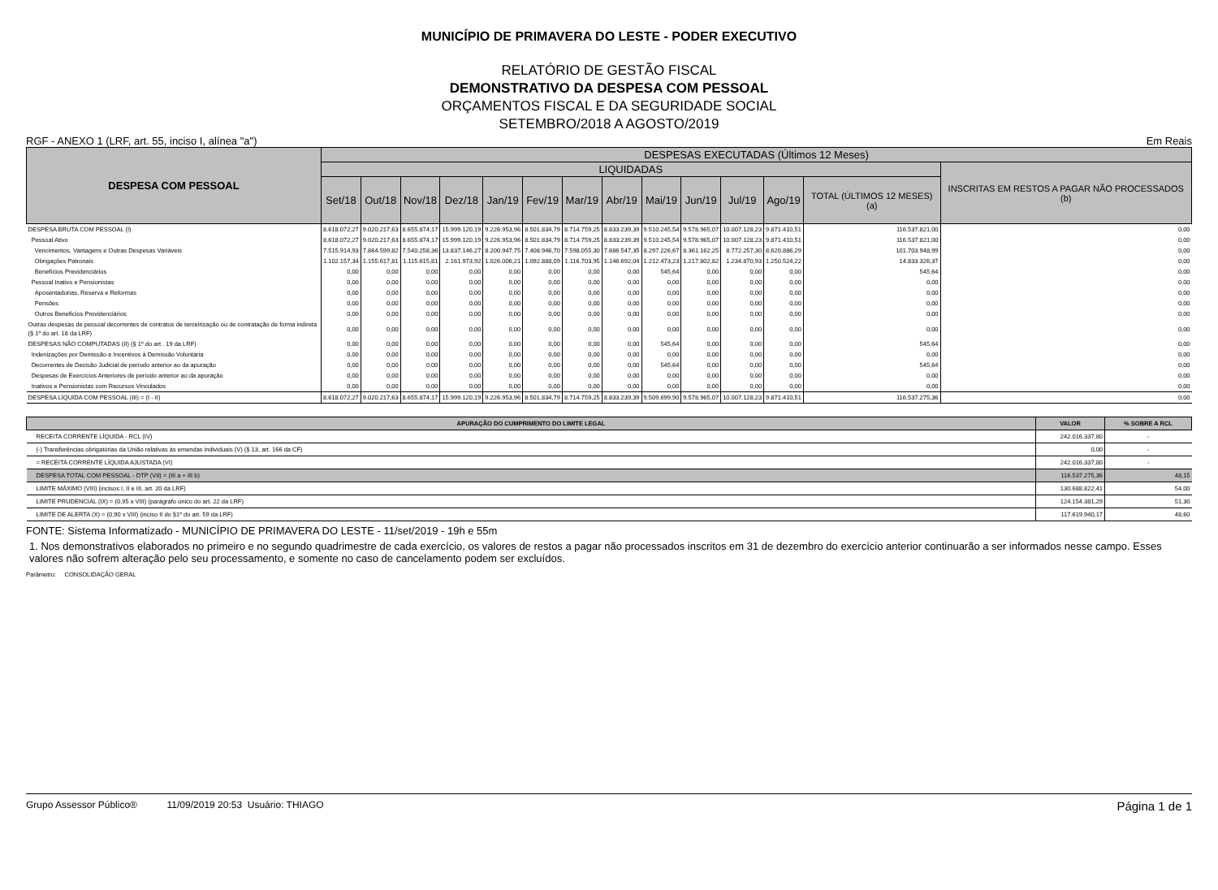MUNICÍPIO DE PRIMAVERA DO LESTE - PODER EXECUTIVO
RELATÓRIO DE GESTÃO FISCAL
DEMONSTRATIVO DA DESPESA COM PESSOAL
ORÇAMENTOS FISCAL E DA SEGURIDADE SOCIAL
SETEMBRO/2018 A AGOSTO/2019
RGF - ANEXO 1 (LRF, art. 55, inciso I, alínea "a") Em Reais
| DESPESA COM PESSOAL | DESPESAS EXECUTADAS (Últimos 12 Meses) | | | | | | | | | | | | | |
| --- | --- | --- | --- | --- | --- | --- | --- | --- | --- | --- | --- | --- | --- | --- |
| | LIQUIDADAS | | | | | | | | | | | | | INSCRITAS EM RESTOS A PAGAR NÃO PROCESSADOS (b) |
| | Set/18 | Out/18 | Nov/18 | Dez/18 | Jan/19 | Fev/19 | Mar/19 | Abr/19 | Mai/19 | Jun/19 | Jul/19 | Ago/19 | TOTAL (ÚLTIMOS 12 MESES) (a) | |
| DESPESA BRUTA COM PESSOAL (I) | 8.618.072,27 | 9.020.217,63 | 8.655.874,17 | 15.999.120,19 | 9.226.953,96 | 8.501.834,79 | 8.714.759,25 | 8.833.239,39 | 9.510.245,54 | 9.578.965,07 | 10.007.128,23 | 9.871.410,51 | 116.537.821,00 | 0,00 |
| Pessoal Ativo | 8.618.072,27 | 9.020.217,63 | 8.655.874,17 | 15.999.120,19 | 9.226.953,96 | 8.501.834,79 | 8.714.759,25 | 8.833.239,39 | 9.510.245,54 | 9.578.965,07 | 10.007.128,23 | 9.871.410,51 | 116.537.821,00 | 0,00 |
| Vencimentos, Vantagens e Outras Despesas Variáveis | 7.515.914,93 | 7.864.599,82 | 7.540.258,36 | 13.837.146,27 | 8.200.947,75 | 7.408.946,70 | 7.598.055,30 | 7.686.547,35 | 8.297.226,67 | 8.361.162,25 | 8.772.257,30 | 8.620.886,29 | 101.703.948,99 | 0,00 |
| Obrigações Patronais | 1.102.157,34 | 1.155.617,81 | 1.115.615,81 | 2.161.973,92 | 1.026.006,21 | 1.092.888,09 | 1.116.703,95 | 1.146.692,04 | 1.212.473,23 | 1.217.802,82 | 1.234.870,93 | 1.250.524,22 | 14.833.326,37 | 0,00 |
| Benefícios Previdenciários | 0,00 | 0,00 | 0,00 | 0,00 | 0,00 | 0,00 | 0,00 | 0,00 | 545,64 | 0,00 | 0,00 | 0,00 | 545,64 | 0,00 |
| Pessoal Inativo e Pensionistas | 0,00 | 0,00 | 0,00 | 0,00 | 0,00 | 0,00 | 0,00 | 0,00 | 0,00 | 0,00 | 0,00 | 0,00 | 0,00 | 0,00 |
| Aposentadorias, Reserva e Reformas | 0,00 | 0,00 | 0,00 | 0,00 | 0,00 | 0,00 | 0,00 | 0,00 | 0,00 | 0,00 | 0,00 | 0,00 | 0,00 | 0,00 |
| Pensões | 0,00 | 0,00 | 0,00 | 0,00 | 0,00 | 0,00 | 0,00 | 0,00 | 0,00 | 0,00 | 0,00 | 0,00 | 0,00 | 0,00 |
| Outros Benefícios Previdenciários | 0,00 | 0,00 | 0,00 | 0,00 | 0,00 | 0,00 | 0,00 | 0,00 | 0,00 | 0,00 | 0,00 | 0,00 | 0,00 | 0,00 |
| Outras despesas de pessoal decorrentes de contratos de terceirização ou de contratação de forma indireta (§ 1º do art. 18 da LRF) | 0,00 | 0,00 | 0,00 | 0,00 | 0,00 | 0,00 | 0,00 | 0,00 | 0,00 | 0,00 | 0,00 | 0,00 | 0,00 | 0,00 |
| DESPESAS NÃO COMPUTADAS (II) (§ 1º do art . 19 da LRF) | 0,00 | 0,00 | 0,00 | 0,00 | 0,00 | 0,00 | 0,00 | 0,00 | 545,64 | 0,00 | 0,00 | 0,00 | 545,64 | 0,00 |
| Indenizações por Demissão e Incentivos à Demissão Voluntária | 0,00 | 0,00 | 0,00 | 0,00 | 0,00 | 0,00 | 0,00 | 0,00 | 0,00 | 0,00 | 0,00 | 0,00 | 0,00 | 0,00 |
| Decorrentes de Decisão Judicial de período anterior ao da apuração | 0,00 | 0,00 | 0,00 | 0,00 | 0,00 | 0,00 | 0,00 | 0,00 | 545,64 | 0,00 | 0,00 | 0,00 | 545,64 | 0,00 |
| Despesas de Exercícios Anteriores de período anterior ao da apuração | 0,00 | 0,00 | 0,00 | 0,00 | 0,00 | 0,00 | 0,00 | 0,00 | 0,00 | 0,00 | 0,00 | 0,00 | 0,00 | 0,00 |
| Inativos e Pensionistas com Recursos Vinculados | 0,00 | 0,00 | 0,00 | 0,00 | 0,00 | 0,00 | 0,00 | 0,00 | 0,00 | 0,00 | 0,00 | 0,00 | 0,00 | 0,00 |
| DESPESA LÍQUIDA COM PESSOAL (III) = (I - II) | 8.618.072,27 | 9.020.217,63 | 8.655.874,17 | 15.999.120,19 | 9.226.953,96 | 8.501.834,79 | 8.714.759,25 | 8.833.239,39 | 9.509.699,90 | 9.578.965,07 | 10.007.128,23 | 9.871.410,51 | 116.537.275,36 | 0,00 |
| APURAÇÃO DO CUMPRIMENTO DO LIMITE LEGAL | VALOR | % SOBRE A RCL |
| --- | --- | --- |
| RECEITA CORRENTE LÍQUIDA - RCL (IV) | 242.016.337,80 | - |
| (-) Transferências obrigatórias da União relativas às emendas individuais (V) (§ 13, art. 166 da CF) | 0,00 | - |
| = RECEITA CORRENTE LÍQUIDA AJUSTADA (VI) | 242.016.337,80 | - |
| DESPESA TOTAL COM PESSOAL - DTP (VII) = (III a + III b) | 116.537.275,36 | 48,15 |
| LIMITE MÁXIMO (VIII) (incisos I, II e III, art. 20 da LRF) | 130.688.822,41 | 54,00 |
| LIMITE PRUDENCIAL (IX) = (0,95 x VIII) (parágrafo único do art. 22 da LRF) | 124.154.381,29 | 51,30 |
| LIMITE DE ALERTA (X) = (0,90 x VIII) (inciso II do §1º do art. 59 da LRF) | 117.619.940,17 | 48,60 |
FONTE: Sistema Informatizado - MUNICÍPIO DE PRIMAVERA DO LESTE - 11/set/2019 - 19h e 55m
1. Nos demonstrativos elaborados no primeiro e no segundo quadrimestre de cada exercício, os valores de restos a pagar não processados inscritos em 31 de dezembro do exercício anterior continuarão a ser informados nesse campo. Esses valores não sofrem alteração pelo seu processamento, e somente no caso de cancelamento podem ser excluídos.
Parâmetro: CONSOLIDAÇÃO GERAL
Grupo Assessor Público® 11/09/2019 20:53 Usuário: THIAGO Página 1 de 1